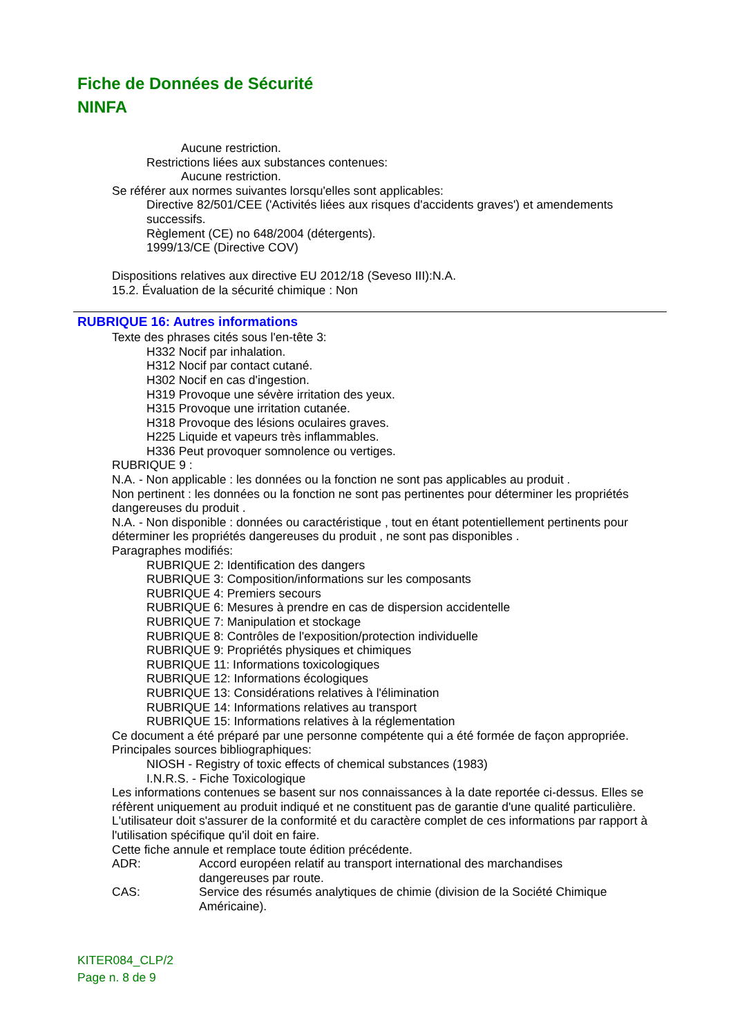Fiche de Données de Sécurité
NINFA
Aucune restriction.
Restrictions liées aux substances contenues:
Aucune restriction.
Se référer aux normes suivantes lorsqu'elles sont applicables:
Directive 82/501/CEE ('Activités liées aux risques d'accidents graves') et amendements successifs.
Règlement (CE) no 648/2004 (détergents).
1999/13/CE (Directive COV)
Dispositions relatives aux directive EU 2012/18 (Seveso III):N.A.
15.2. Évaluation de la sécurité chimique : Non
RUBRIQUE 16: Autres informations
Texte des phrases cités sous l'en-tête 3:
H332 Nocif par inhalation.
H312 Nocif par contact cutané.
H302 Nocif en cas d'ingestion.
H319 Provoque une sévère irritation des yeux.
H315 Provoque une irritation cutanée.
H318 Provoque des lésions oculaires graves.
H225 Liquide et vapeurs très inflammables.
H336 Peut provoquer somnolence ou vertiges.
RUBRIQUE 9 :
N.A. - Non applicable : les données ou la fonction ne sont pas applicables au produit .
Non pertinent : les données ou la fonction ne sont pas pertinentes pour déterminer les propriétés dangereuses du produit .
N.A. - Non disponible : données ou caractéristique , tout en étant potentiellement pertinents pour déterminer les propriétés dangereuses du produit , ne sont pas disponibles .
Paragraphes modifiés:
RUBRIQUE 2: Identification des dangers
RUBRIQUE 3: Composition/informations sur les composants
RUBRIQUE 4: Premiers secours
RUBRIQUE 6: Mesures à prendre en cas de dispersion accidentelle
RUBRIQUE 7: Manipulation et stockage
RUBRIQUE 8: Contrôles de l'exposition/protection individuelle
RUBRIQUE 9: Propriétés physiques et chimiques
RUBRIQUE 11: Informations toxicologiques
RUBRIQUE 12: Informations écologiques
RUBRIQUE 13: Considérations relatives à l'élimination
RUBRIQUE 14: Informations relatives au transport
RUBRIQUE 15: Informations relatives à la réglementation
Ce document a été préparé par une personne compétente qui a été formée de façon appropriée.
Principales sources bibliographiques:
NIOSH - Registry of toxic effects of chemical substances (1983)
I.N.R.S. - Fiche Toxicologique
Les informations contenues se basent sur nos connaissances à la date reportée ci-dessus. Elles se réfèrent uniquement au produit indiqué et ne constituent pas de garantie d'une qualité particulière. L'utilisateur doit s'assurer de la conformité et du caractère complet de ces informations par rapport à l'utilisation spécifique qu'il doit en faire.
Cette fiche annule et remplace toute édition précédente.
ADR: Accord européen relatif au transport international des marchandises
dangereuses par route.
CAS: Service des résumés analytiques de chimie (division de la Société Chimique
Américaine).
KITER084_CLP/2
Page n. 8 de 9